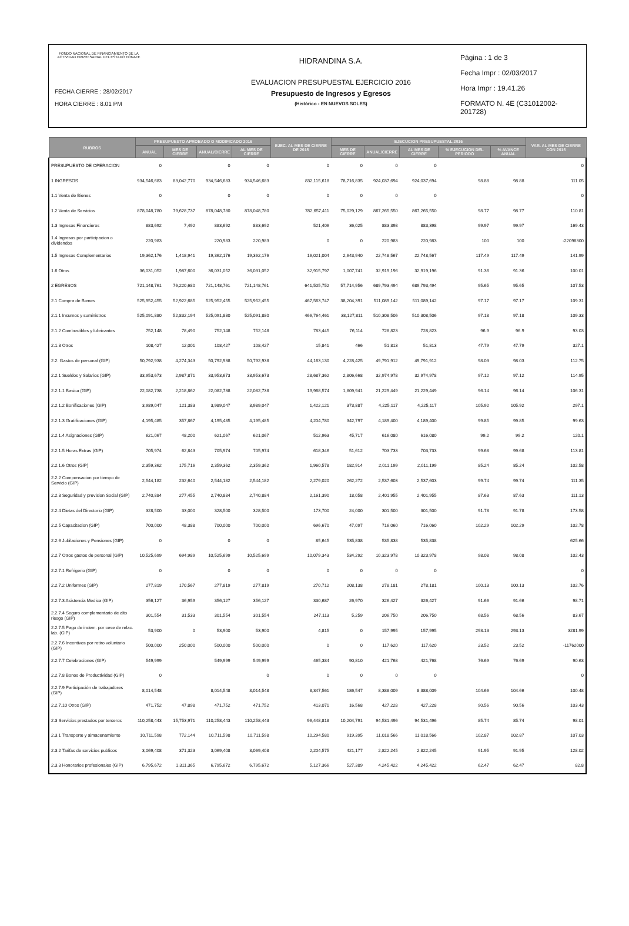FONDO NACIONAL DE FINANCIAMIENTO DE LA ACTIVIDAD EMPRESARIAL DEL ESTADO FONAFE
FECHA CIERRE : 28/02/2017
HORA CIERRE : 8.01 PM
HIDRANDINA S.A.
EVALUACION PRESUPUESTAL EJERCICIO 2016
Presupuesto de Ingresos y Egresos
(Histórico - EN NUEVOS SOLES)
Página : 1 de 3
Fecha Impr : 02/03/2017
Hora Impr : 19.41.26
FORMATO N. 4E (C31012002-201728)
| RUBROS | PRESUPUESTO APROBADO O MODIFICADO 2016 | | | | EJEC. AL MES DE CIERRE DE 2015 | EJECUCION PRESUPUESTAL 2016 | | | | | VAR. AL MES DE CIERRE CON 2015 |
| --- | --- | --- | --- | --- | --- | --- | --- | --- | --- | --- | --- |
| | ANUAL | MES DE CIERRE | ANUAL/CIERRE | AL MES DE CIERRE | | MES DE CIERRE | ANUAL/CIERRE | AL MES DE CIERRE | % EJECUCION DEL PERIODO | % AVANCE ANUAL | |
| PRESUPUESTO DE OPERACION | 0 | | 0 | 0 | 0 | 0 | 0 | 0 | | | 0 |
| 1 INGRESOS | 934,546,683 | 83,042,770 | 934,546,683 | 934,546,683 | 832,115,618 | 78,716,835 | 924,037,694 | 924,037,694 | 98.88 | 98.88 | 111.05 |
| 1.1 Venta de Bienes | 0 | | 0 | 0 | 0 | 0 | 0 | 0 | | | 0 |
| 1.2 Venta de Servicios | 878,048,780 | 79,628,737 | 878,048,780 | 878,048,780 | 782,657,411 | 75,029,129 | 867,265,550 | 867,265,550 | 98.77 | 98.77 | 110.81 |
| 1.3 Ingresos Financieros | 883,692 | 7,492 | 883,692 | 883,692 | 521,406 | 36,025 | 883,398 | 883,398 | 99.97 | 99.97 | 169.43 |
| 1.4 Ingresos por participacion o dividendos | 220,983 | | 220,983 | 220,983 | 0 | 0 | 220,983 | 220,983 | 100 | 100 | -22098300 |
| 1.5 Ingresos Complementarios | 19,362,176 | 1,418,941 | 19,362,176 | 19,362,176 | 16,021,004 | 2,643,940 | 22,748,567 | 22,748,567 | 117.49 | 117.49 | 141.99 |
| 1.6 Otros | 36,031,052 | 1,987,600 | 36,031,052 | 36,031,052 | 32,915,797 | 1,007,741 | 32,919,196 | 32,919,196 | 91.36 | 91.36 | 100.01 |
| 2 EGRESOS | 721,148,761 | 76,220,680 | 721,148,761 | 721,148,761 | 641,505,752 | 57,714,956 | 689,793,494 | 689,793,494 | 95.65 | 95.65 | 107.53 |
| 2.1 Compra de Bienes | 525,952,455 | 52,922,685 | 525,952,455 | 525,952,455 | 467,563,747 | 38,204,391 | 511,089,142 | 511,089,142 | 97.17 | 97.17 | 109.31 |
| 2.1.1 Insumos y suministros | 525,091,880 | 52,832,194 | 525,091,880 | 525,091,880 | 466,764,461 | 38,127,811 | 510,308,506 | 510,308,506 | 97.18 | 97.18 | 109.33 |
| 2.1.2 Combustibles y lubricantes | 752,148 | 78,490 | 752,148 | 752,148 | 783,445 | 76,114 | 728,823 | 728,823 | 96.9 | 96.9 | 93.03 |
| 2.1.3 Otros | 108,427 | 12,001 | 108,427 | 108,427 | 15,841 | 466 | 51,813 | 51,813 | 47.79 | 47.79 | 327.1 |
| 2.2. Gastos de personal (GIP) | 50,792,938 | 4,274,343 | 50,792,938 | 50,792,938 | 44,163,130 | 4,228,425 | 49,791,912 | 49,791,912 | 98.03 | 98.03 | 112.75 |
| 2.2.1 Sueldos y Salarios (GIP) | 33,953,673 | 2,987,871 | 33,953,673 | 33,953,673 | 28,687,362 | 2,806,668 | 32,974,978 | 32,974,978 | 97.12 | 97.12 | 114.95 |
| 2.2.1.1 Basica (GIP) | 22,082,738 | 2,218,862 | 22,082,738 | 22,082,738 | 19,968,574 | 1,809,941 | 21,229,449 | 21,229,449 | 96.14 | 96.14 | 106.31 |
| 2.2.1.2 Bonificaciones (GIP) | 3,989,047 | 121,383 | 3,989,047 | 3,989,047 | 1,422,121 | 373,887 | 4,225,117 | 4,225,117 | 105.92 | 105.92 | 297.1 |
| 2.2.1.3 Gratificaciones (GIP) | 4,195,485 | 357,867 | 4,195,485 | 4,195,485 | 4,204,780 | 342,797 | 4,189,400 | 4,189,400 | 99.85 | 99.85 | 99.63 |
| 2.2.1.4 Asignaciones (GIP) | 621,067 | 48,200 | 621,067 | 621,067 | 512,963 | 45,717 | 616,080 | 616,080 | 99.2 | 99.2 | 120.1 |
| 2.2.1.5 Horas Extras (GIP) | 705,974 | 62,843 | 705,974 | 705,974 | 618,346 | 51,612 | 703,733 | 703,733 | 99.68 | 99.68 | 113.81 |
| 2.2.1.6 Otros (GIP) | 2,359,362 | 175,716 | 2,359,362 | 2,359,362 | 1,960,578 | 182,914 | 2,011,199 | 2,011,199 | 85.24 | 85.24 | 102.58 |
| 2.2.2 Compensacion por tiempo de Servicio (GIP) | 2,544,182 | 232,640 | 2,544,182 | 2,544,182 | 2,279,020 | 262,272 | 2,537,603 | 2,537,603 | 99.74 | 99.74 | 111.35 |
| 2.2.3 Seguridad y prevision Social (GIP) | 2,740,884 | 277,455 | 2,740,884 | 2,740,884 | 2,161,390 | 18,058 | 2,401,955 | 2,401,955 | 87.63 | 87.63 | 111.13 |
| 2.2.4 Dietas del Directorio (GIP) | 328,500 | 33,000 | 328,500 | 328,500 | 173,700 | 24,000 | 301,500 | 301,500 | 91.78 | 91.78 | 173.58 |
| 2.2.5 Capacitacion (GIP) | 700,000 | 48,388 | 700,000 | 700,000 | 696,670 | 47,097 | 716,060 | 716,060 | 102.29 | 102.29 | 102.78 |
| 2.2.6 Jubilaciones y Pensiones (GIP) | 0 | | 0 | 0 | 85,645 | 535,838 | 535,838 | 535,838 | | | 625.66 |
| 2.2.7 Otros gastos de personal (GIP) | 10,525,699 | 694,989 | 10,525,699 | 10,525,699 | 10,079,343 | 534,292 | 10,323,978 | 10,323,978 | 98.08 | 98.08 | 102.43 |
| 2.2.7.1 Refrigerio (GIP) | 0 | | 0 | 0 | 0 | 0 | 0 | 0 | | | 0 |
| 2.2.7.2 Uniformes (GIP) | 277,819 | 170,567 | 277,819 | 277,819 | 270,712 | 208,138 | 278,181 | 278,181 | 100.13 | 100.13 | 102.76 |
| 2.2.7.3 Asistencia Medica (GIP) | 356,127 | 36,959 | 356,127 | 356,127 | 330,687 | 26,970 | 326,427 | 326,427 | 91.66 | 91.66 | 98.71 |
| 2.2.7.4 Seguro complementario de alto riesgo (GIP) | 301,554 | 31,533 | 301,554 | 301,554 | 247,113 | 5,259 | 206,750 | 206,750 | 68.56 | 68.56 | 83.67 |
| 2.2.7.5 Pago de indem. por cese de relac. lab. (GIP) | 53,900 | 0 | 53,900 | 53,900 | 4,815 | 0 | 157,995 | 157,995 | 293.13 | 293.13 | 3281.99 |
| 2.2.7.6 Incentivos por retiro voluntario (GIP) | 500,000 | 250,000 | 500,000 | 500,000 | 0 | 0 | 117,620 | 117,620 | 23.52 | 23.52 | -11762000 |
| 2.2.7.7 Celebraciones (GIP) | 549,999 | | 549,999 | 549,999 | 465,384 | 90,810 | 421,768 | 421,768 | 76.69 | 76.69 | 90.63 |
| 2.2.7.8 Bonos de Productividad (GIP) | 0 | | | 0 | 0 | 0 | 0 | 0 | | | 0 |
| 2.2.7.9 Participación de trabajadores (GIP) | 8,014,548 | | 8,014,548 | 8,014,548 | 8,347,561 | 186,547 | 8,388,009 | 8,388,009 | 104.66 | 104.66 | 100.48 |
| 2.2.7.10 Otros (GIP) | 471,752 | 47,898 | 471,752 | 471,752 | 413,071 | 16,568 | 427,228 | 427,228 | 90.56 | 90.56 | 103.43 |
| 2.3 Servicios prestados por terceros | 110,258,443 | 15,753,971 | 110,258,443 | 110,258,443 | 96,448,818 | 10,204,791 | 94,531,496 | 94,531,496 | 85.74 | 85.74 | 98.01 |
| 2.3.1 Transporte y almacenamiento | 10,711,598 | 772,144 | 10,711,598 | 10,711,598 | 10,294,580 | 919,395 | 11,018,566 | 11,018,566 | 102.87 | 102.87 | 107.03 |
| 2.3.2 Tarifas de servicios publicos | 3,069,408 | 371,323 | 3,069,408 | 3,069,408 | 2,204,575 | 421,177 | 2,822,245 | 2,822,245 | 91.95 | 91.95 | 128.02 |
| 2.3.3 Honorarios profesionales (GIP) | 6,795,672 | 1,311,365 | 6,795,672 | 6,795,672 | 5,127,366 | 527,389 | 4,245,422 | 4,245,422 | 62.47 | 62.47 | 82.8 |